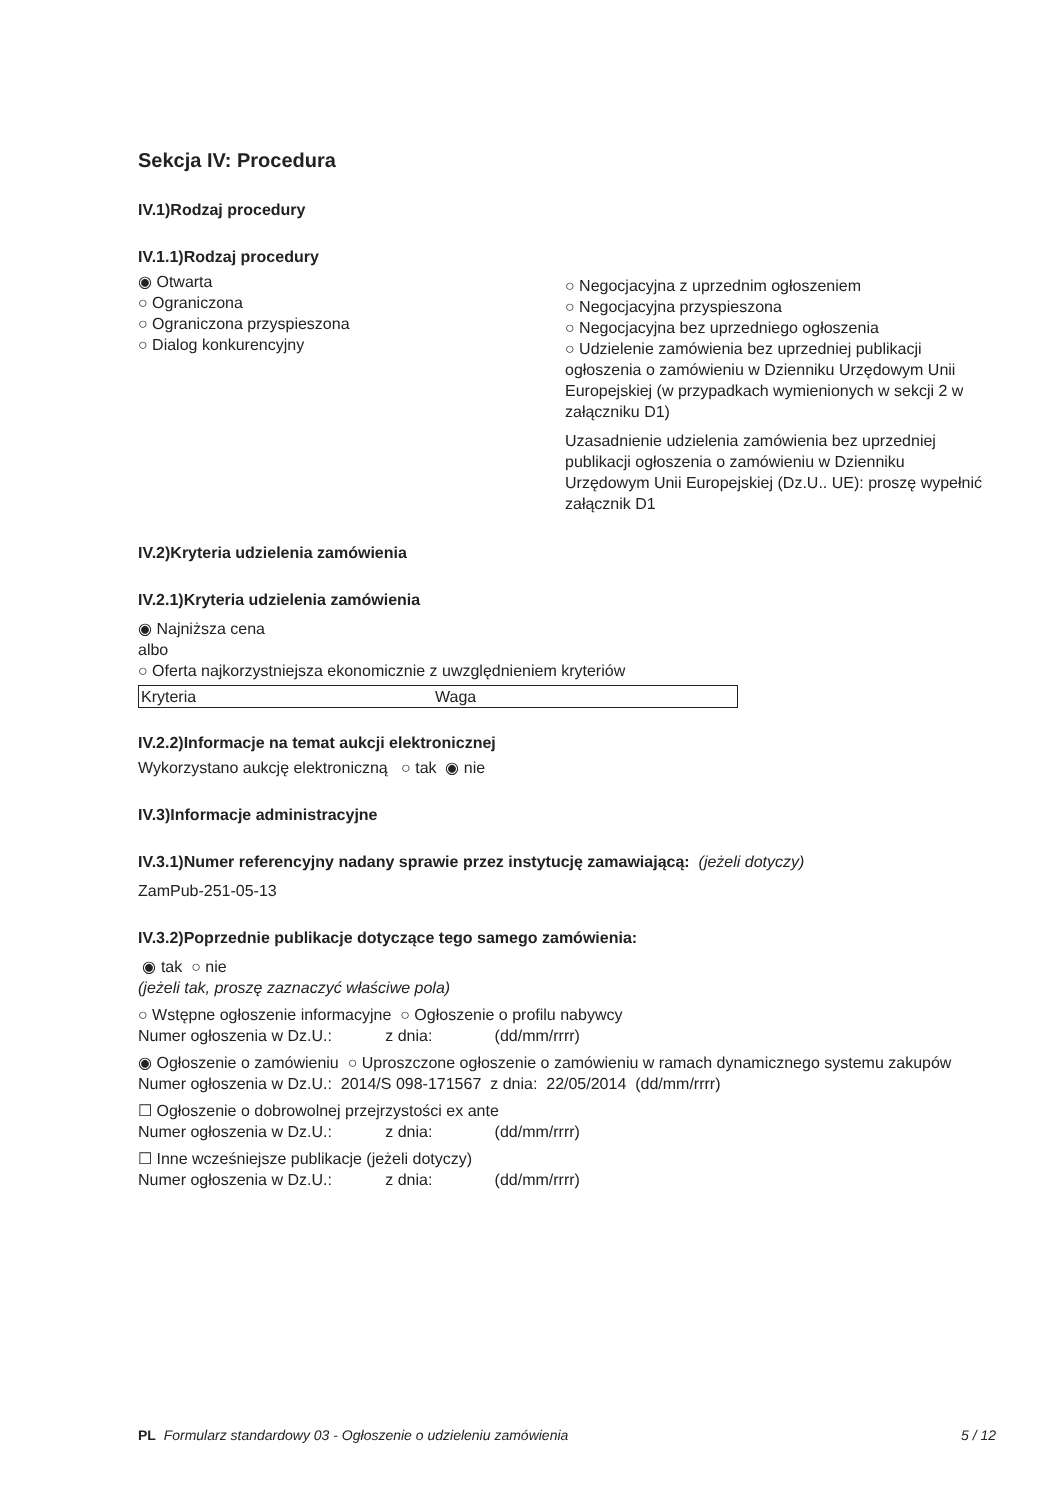Sekcja IV: Procedura
IV.1)Rodzaj procedury
IV.1.1)Rodzaj procedury
◉ Otwarta
○ Ograniczona
○ Ograniczona przyspieszona
○ Dialog konkurencyjny
○ Negocjacyjna z uprzednim ogłoszeniem
○ Negocjacyjna przyspieszona
○ Negocjacyjna bez uprzedniego ogłoszenia
○ Udzielenie zamówienia bez uprzedniej publikacji ogłoszenia o zamówieniu w Dzienniku Urzędowym Unii Europejskiej (w przypadkach wymienionych w sekcji 2 w załączniku D1)
Uzasadnienie udzielenia zamówienia bez uprzedniej publikacji ogłoszenia o zamówieniu w Dzienniku Urzędowym Unii Europejskiej (Dz.U.. UE): proszę wypełnić załącznik D1
IV.2)Kryteria udzielenia zamówienia
IV.2.1)Kryteria udzielenia zamówienia
◉ Najniższa cena
albo
○ Oferta najkorzystniejsza ekonomicznie z uwzględnieniem kryteriów
| Kryteria | Waga |
IV.2.2)Informacje na temat aukcji elektronicznej
Wykorzystano aukcję elektroniczną ○ tak ◉ nie
IV.3)Informacje administracyjne
IV.3.1)Numer referencyjny nadany sprawie przez instytucję zamawiającą: (jeżeli dotyczy)
ZamPub-251-05-13
IV.3.2)Poprzednie publikacje dotyczące tego samego zamówienia:
◉ tak ○ nie
(jeżeli tak, proszę zaznaczyć właściwe pola)
○ Wstępne ogłoszenie informacyjne ○ Ogłoszenie o profilu nabywcy
Numer ogłoszenia w Dz.U.: z dnia: (dd/mm/rrrr)
◉ Ogłoszenie o zamówieniu ○ Uproszczone ogłoszenie o zamówieniu w ramach dynamicznego systemu zakupów
Numer ogłoszenia w Dz.U.: 2014/S 098-171567 z dnia: 22/05/2014 (dd/mm/rrrr)
☐ Ogłoszenie o dobrowolnej przejrzystości ex ante
Numer ogłoszenia w Dz.U.: z dnia: (dd/mm/rrrr)
☐ Inne wcześniejsze publikacje (jeżeli dotyczy)
Numer ogłoszenia w Dz.U.: z dnia: (dd/mm/rrrr)
PL Formularz standardowy 03 - Ogłoszenie o udzieleniu zamówienia 5 / 12